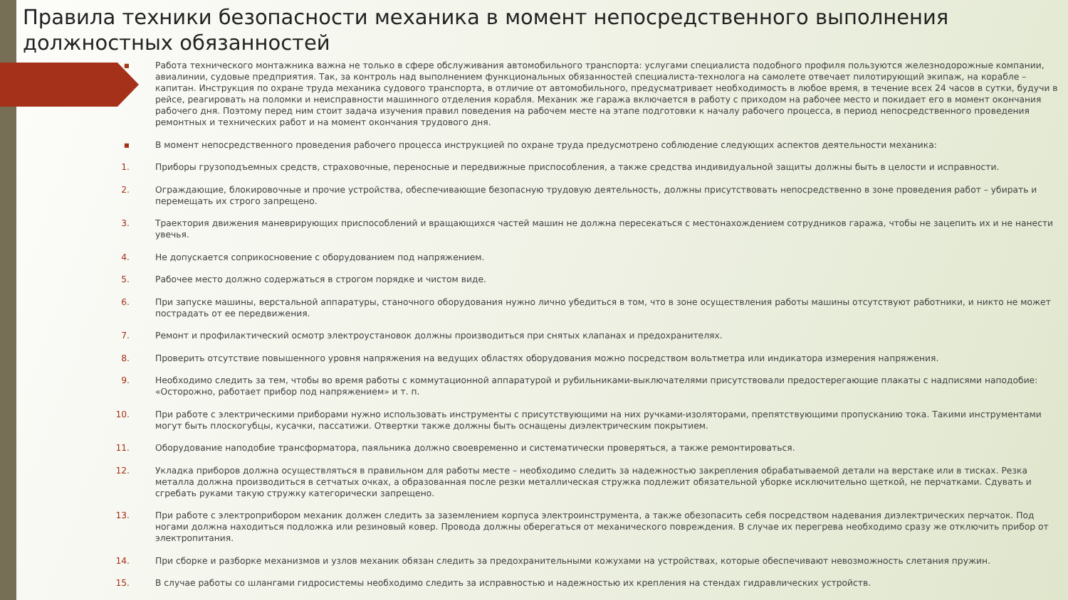Правила техники безопасности механика в момент непосредственного выполнения должностных обязанностей
▪ Работа технического монтажника важна не только в сфере обслуживания автомобильного транспорта: услугами специалиста подобного профиля пользуются железнодорожные компании, авиалинии, судовые предприятия. Так, за контроль над выполнением функциональных обязанностей специалиста-технолога на самолете отвечает пилотирующий экипаж, на корабле – капитан. Инструкция по охране труда механика судового транспорта, в отличие от автомобильного, предусматривает необходимость в любое время, в течение всех 24 часов в сутки, будучи в рейсе, реагировать на поломки и неисправности машинного отделения корабля. Механик же гаража включается в работу с приходом на рабочее место и покидает его в момент окончания рабочего дня. Поэтому перед ним стоит задача изучения правил поведения на рабочем месте на этапе подготовки к началу рабочего процесса, в период непосредственного проведения ремонтных и технических работ и на момент окончания трудового дня.
▪ В момент непосредственного проведения рабочего процесса инструкцией по охране труда предусмотрено соблюдение следующих аспектов деятельности механика:
1. Приборы грузоподъемных средств, страховочные, переносные и передвижные приспособления, а также средства индивидуальной защиты должны быть в целости и исправности.
2. Ограждающие, блокировочные и прочие устройства, обеспечивающие безопасную трудовую деятельность, должны присутствовать непосредственно в зоне проведения работ – убирать и перемещать их строго запрещено.
3. Траектория движения маневрирующих приспособлений и вращающихся частей машин не должна пересекаться с местонахождением сотрудников гаража, чтобы не зацепить их и не нанести увечья.
4. Не допускается соприкосновение с оборудованием под напряжением.
5. Рабочее место должно содержаться в строгом порядке и чистом виде.
6. При запуске машины, верстальной аппаратуры, станочного оборудования нужно лично убедиться в том, что в зоне осуществления работы машины отсутствуют работники, и никто не может пострадать от ее передвижения.
7. Ремонт и профилактический осмотр электроустановок должны производиться при снятых клапанах и предохранителях.
8. Проверить отсутствие повышенного уровня напряжения на ведущих областях оборудования можно посредством вольтметра или индикатора измерения напряжения.
9. Необходимо следить за тем, чтобы во время работы с коммутационной аппаратурой и рубильниками-выключателями присутствовали предостерегающие плакаты с надписями наподобие: «Осторожно, работает прибор под напряжением» и т. п.
10. При работе с электрическими приборами нужно использовать инструменты с присутствующими на них ручками-изоляторами, препятствующими пропусканию тока. Такими инструментами могут быть плоскогубцы, кусачки, пассатижи. Отвертки также должны быть оснащены диэлектрическим покрытием.
11. Оборудование наподобие трансформатора, паяльника должно своевременно и систематически проверяться, а также ремонтироваться.
12. Укладка приборов должна осуществляться в правильном для работы месте – необходимо следить за надежностью закрепления обрабатываемой детали на верстаке или в тисках. Резка металла должна производиться в сетчатых очках, а образованная после резки металлическая стружка подлежит обязательной уборке исключительно щеткой, не перчатками. Сдувать и сгребать руками такую стружку категорически запрещено.
13. При работе с электроприбором механик должен следить за заземлением корпуса электроинструмента, а также обезопасить себя посредством надевания диэлектрических перчаток. Под ногами должна находиться подложка или резиновый ковер. Провода должны оберегаться от механического повреждения. В случае их перегрева необходимо сразу же отключить прибор от электропитания.
14. При сборке и разборке механизмов и узлов механик обязан следить за предохранительными кожухами на устройствах, которые обеспечивают невозможность слетания пружин.
15. В случае работы со шлангами гидросистемы необходимо следить за исправностью и надежностью их крепления на стендах гидравлических устройств.